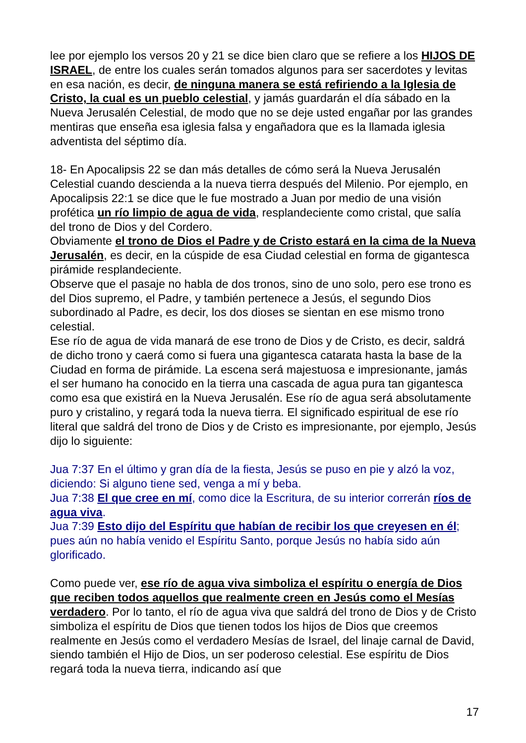lee por ejemplo los versos 20 y 21 se dice bien claro que se refiere a los HIJOS DE ISRAEL, de entre los cuales serán tomados algunos para ser sacerdotes y levitas en esa nación, es decir, de ninguna manera se está refiriendo a la Iglesia de Cristo, la cual es un pueblo celestial, y jamás guardarán el día sábado en la Nueva Jerusalén Celestial, de modo que no se deje usted engañar por las grandes mentiras que enseña esa iglesia falsa y engañadora que es la llamada iglesia adventista del séptimo día.
18- En Apocalipsis 22 se dan más detalles de cómo será la Nueva Jerusalén Celestial cuando descienda a la nueva tierra después del Milenio. Por ejemplo, en Apocalipsis 22:1 se dice que le fue mostrado a Juan por medio de una visión profética un río limpio de agua de vida, resplandeciente como cristal, que salía del trono de Dios y del Cordero.
Obviamente el trono de Dios el Padre y de Cristo estará en la cima de la Nueva Jerusalén, es decir, en la cúspide de esa Ciudad celestial en forma de gigantesca pirámide resplandeciente.
Observe que el pasaje no habla de dos tronos, sino de uno solo, pero ese trono es del Dios supremo, el Padre, y también pertenece a Jesús, el segundo Dios subordinado al Padre, es decir, los dos dioses se sientan en ese mismo trono celestial.
Ese río de agua de vida manará de ese trono de Dios y de Cristo, es decir, saldrá de dicho trono y caerá como si fuera una gigantesca catarata hasta la base de la Ciudad en forma de pirámide. La escena será majestuosa e impresionante, jamás el ser humano ha conocido en la tierra una cascada de agua pura tan gigantesca como esa que existirá en la Nueva Jerusalén. Ese río de agua será absolutamente puro y cristalino, y regará toda la nueva tierra. El significado espiritual de ese río literal que saldrá del trono de Dios y de Cristo es impresionante, por ejemplo, Jesús dijo lo siguiente:
Jua 7:37 En el último y gran día de la fiesta, Jesús se puso en pie y alzó la voz, diciendo: Si alguno tiene sed, venga a mí y beba.
Jua 7:38 El que cree en mí, como dice la Escritura, de su interior correrán ríos de agua viva.
Jua 7:39 Esto dijo del Espíritu que habían de recibir los que creyesen en él; pues aún no había venido el Espíritu Santo, porque Jesús no había sido aún glorificado.
Como puede ver, ese río de agua viva simboliza el espíritu o energía de Dios que reciben todos aquellos que realmente creen en Jesús como el Mesías verdadero. Por lo tanto, el río de agua viva que saldrá del trono de Dios y de Cristo simboliza el espíritu de Dios que tienen todos los hijos de Dios que creemos realmente en Jesús como el verdadero Mesías de Israel, del linaje carnal de David, siendo también el Hijo de Dios, un ser poderoso celestial. Ese espíritu de Dios regará toda la nueva tierra, indicando así que
17